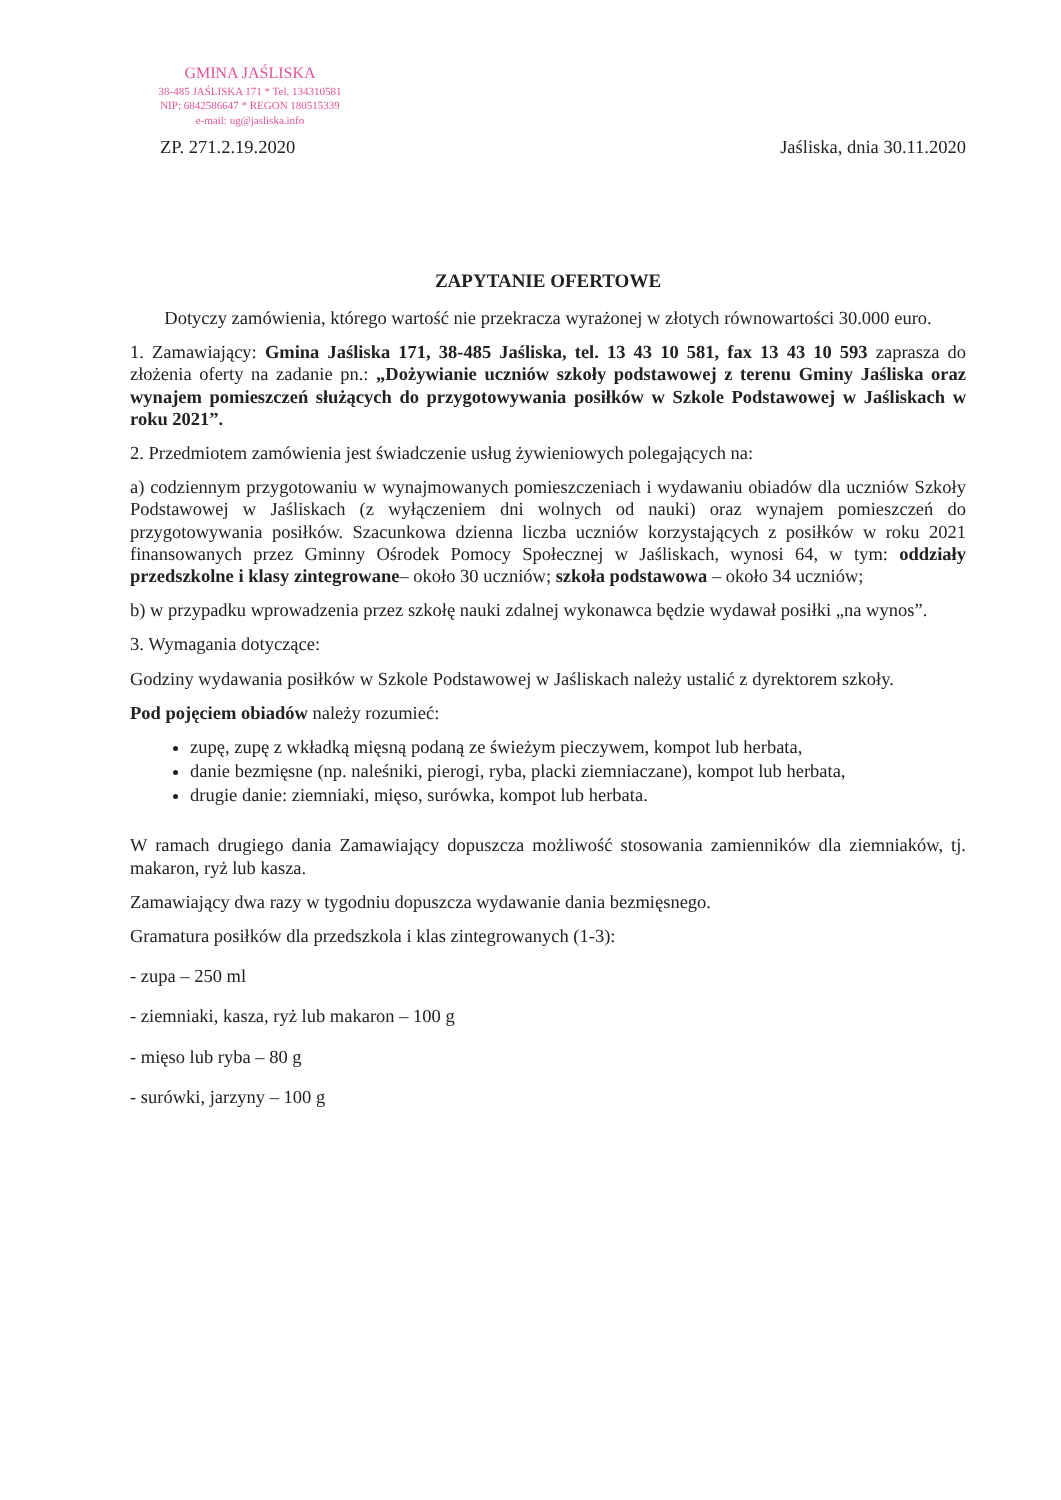GMINA JAŚLISKA
38-485 JAŚLISKA 171 * Tel. 134310581
NIP: 6842586647 * REGON 180515339
e-mail: ug@jasliska.info
ZP. 271.2.19.2020 Jaśliska, dnia 30.11.2020
ZAPYTANIE OFERTOWE
Dotyczy zamówienia, którego wartość nie przekracza wyrażonej w złotych równowartości 30.000 euro.
1. Zamawiający: Gmina Jaśliska 171, 38-485 Jaśliska, tel. 13 43 10 581, fax 13 43 10 593 zaprasza do złożenia oferty na zadanie pn.: „Dożywianie uczniów szkoły podstawowej z terenu Gminy Jaśliska oraz wynajem pomieszczeń służących do przygotowywania posiłków w Szkole Podstawowej w Jaśliskach w roku 2021”.
2. Przedmiotem zamówienia jest świadczenie usług żywieniowych polegających na:
a) codziennym przygotowaniu w wynajmowanych pomieszczeniach i wydawaniu obiadów dla uczniów Szkoły Podstawowej w Jaśliskach (z wyłączeniem dni wolnych od nauki) oraz wynajem pomieszczeń do przygotowywania posiłków. Szacunkowa dzienna liczba uczniów korzystających z posiłków w roku 2021 finansowanych przez Gminny Ośrodek Pomocy Społecznej w Jaśliskach, wynosi 64, w tym: oddziały przedszkolne i klasy zintegrowane– około 30 uczniów; szkoła podstawowa – około 34 uczniów;
b) w przypadku wprowadzenia przez szkołę nauki zdalnej wykonawca będzie wydawał posiłki „na wynos”.
3. Wymagania dotyczące:
Godziny wydawania posiłków w Szkole Podstawowej w Jaśliskach należy ustalić z dyrektorem szkoły.
Pod pojęciem obiadów należy rozumieć:
zupę, zupę z wkładką mięsną podaną ze świeżym pieczywem, kompot lub herbata,
danie bezmięsne (np. naleśniki, pierogi, ryba, placki ziemniaczane), kompot lub herbata,
drugie danie: ziemniaki, mięso, surówka, kompot lub herbata.
W ramach drugiego dania Zamawiający dopuszcza możliwość stosowania zamienników dla ziemniaków, tj. makaron, ryż lub kasza.
Zamawiający dwa razy w tygodniu dopuszcza wydawanie dania bezmięsnego.
Gramatura posiłków dla przedszkola i klas zintegrowanych (1-3):
- zupa – 250 ml
- ziemniaki, kasza, ryż lub makaron – 100 g
- mięso lub ryba – 80 g
- surówki, jarzyny – 100 g